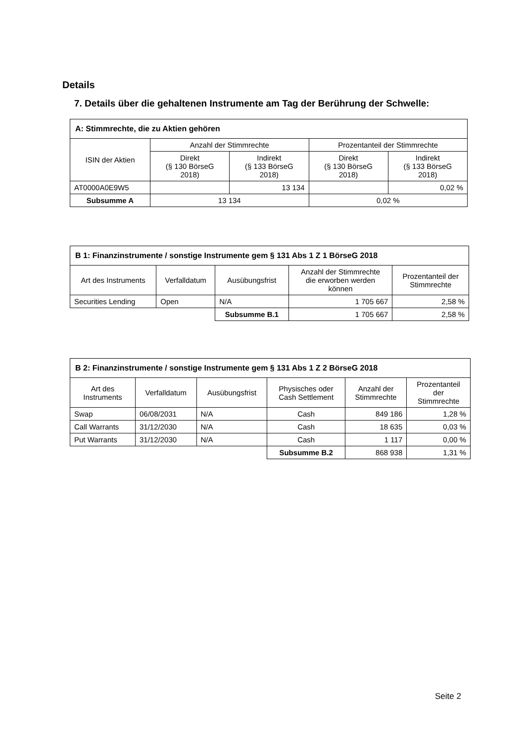Details
7. Details über die gehaltenen Instrumente am Tag der Berührung der Schwelle:
| A: Stimmrechte, die zu Aktien gehören | | | | |
| --- | --- | --- | --- | --- |
| ISIN der Aktien | Anzahl der Stimmrechte | | Prozentanteil der Stimmrechte | |
| | Direkt (§ 130 BörseG 2018) | Indirekt (§ 133 BörseG 2018) | Direkt (§ 130 BörseG 2018) | Indirekt (§ 133 BörseG 2018) |
| AT0000A0E9W5 | | 13 134 | | 0,02 % |
| Subsumme A | 13 134 | | 0,02 % | |
| B 1: Finanzinstrumente / sonstige Instrumente gem § 131 Abs 1 Z 1 BörseG 2018 | | | | |
| --- | --- | --- | --- | --- |
| Art des Instruments | Verfalldatum | Ausübungsfrist | Anzahl der Stimmrechte die erworben werden können | Prozentanteil der Stimmrechte |
| Securities Lending | Open | N/A | 1 705 667 | 2,58 % |
| | | Subsumme B.1 | 1 705 667 | 2,58 % |
| B 2: Finanzinstrumente / sonstige Instrumente gem § 131 Abs 1 Z 2 BörseG 2018 | | | | | |
| --- | --- | --- | --- | --- | --- |
| Art des Instruments | Verfalldatum | Ausübungsfrist | Physisches oder Cash Settlement | Anzahl der Stimmrechte | Prozentanteil der Stimmrechte |
| Swap | 06/08/2031 | N/A | Cash | 849 186 | 1,28 % |
| Call Warrants | 31/12/2030 | N/A | Cash | 18 635 | 0,03 % |
| Put Warrants | 31/12/2030 | N/A | Cash | 1 117 | 0,00 % |
| | | | Subsumme B.2 | 868 938 | 1,31 % |
Seite 2